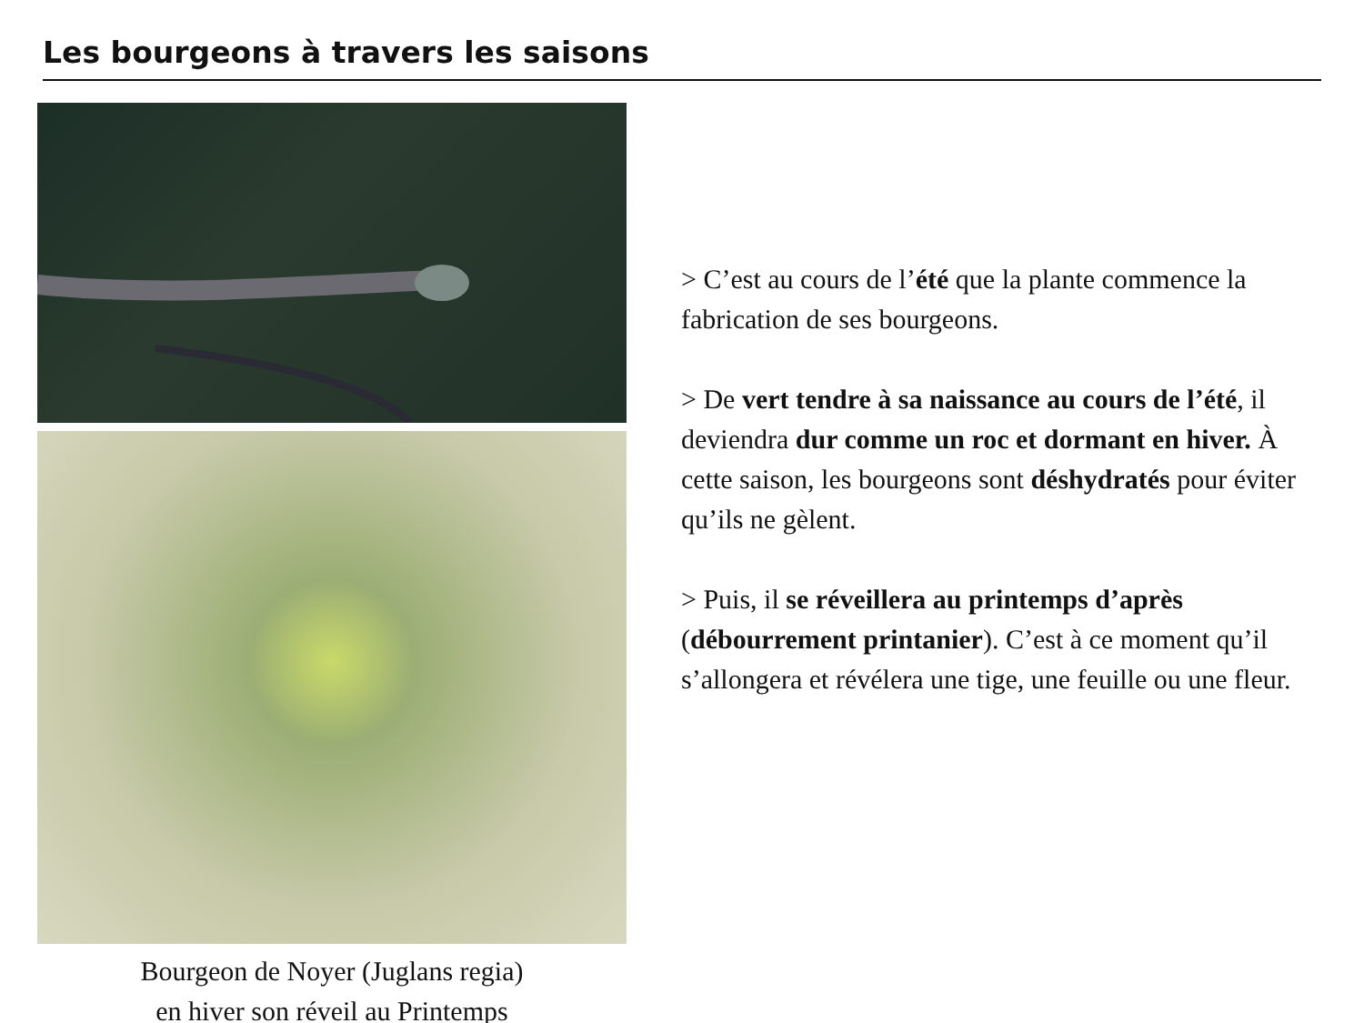Les bourgeons à travers les saisons
Bourgeon de Noyer (Juglans regia)
en hiver son réveil au Printemps
> C’est au cours de l’été que la plante commence la fabrication de ses bourgeons.
> De vert tendre à sa naissance au cours de l’été, il deviendra dur comme un roc et dormant en hiver. À cette saison, les bourgeons sont déshydratés pour éviter qu’ils ne gèlent.
> Puis, il se réveillera au printemps d’après (débourrement printanier). C’est à ce moment qu’il s’allongera et révélera une tige, une feuille ou une fleur.